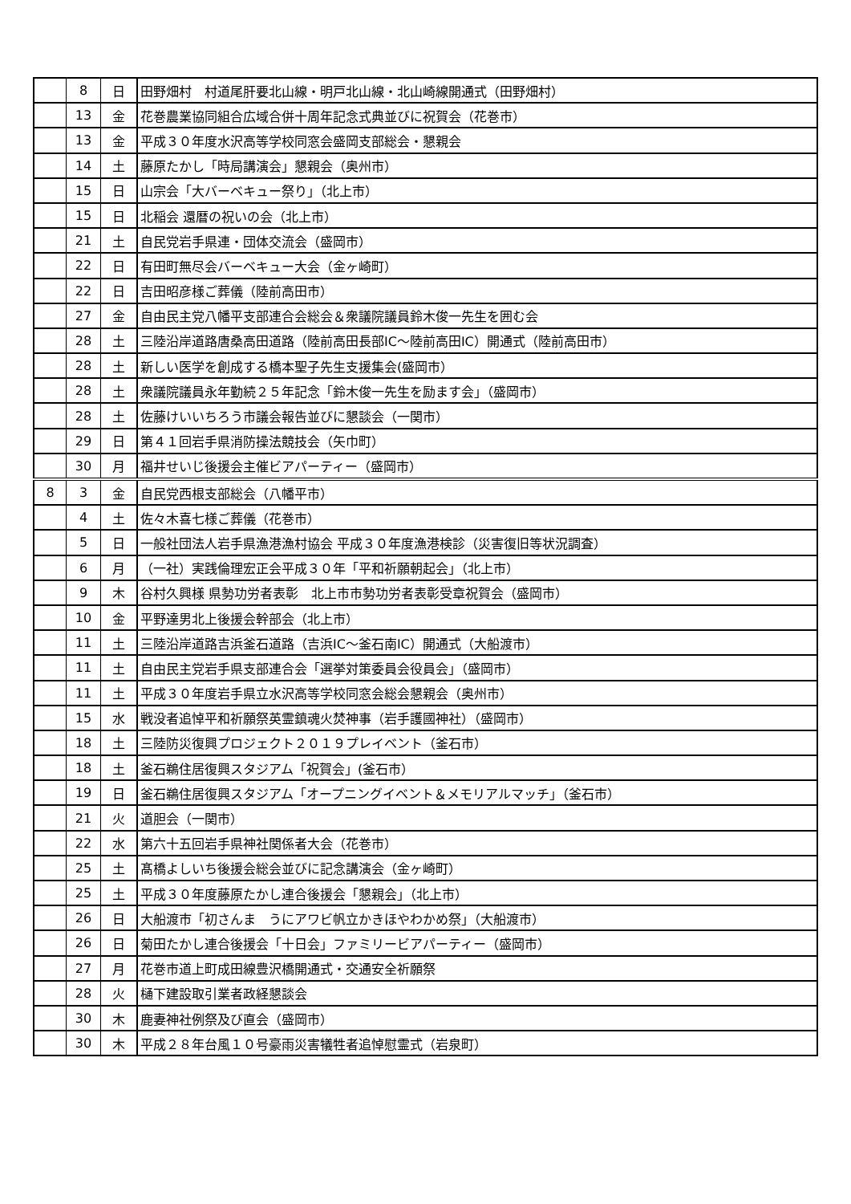| | 8 | 日 | 田野畑村 村道尾肝要北山線・明戸北山線・北山崎線開通式（田野畑村） |
| | 13 | 金 | 花巻農業協同組合広域合併十周年記念式典並びに祝賀会（花巻市） |
| | 13 | 金 | 平成３０年度水沢高等学校同窓会盛岡支部総会・懇親会 |
| | 14 | 土 | 藤原たかし「時局講演会」懇親会（奥州市） |
| | 15 | 日 | 山宗会「大バーベキュー祭り」（北上市） |
| | 15 | 日 | 北稲会 還暦の祝いの会（北上市） |
| | 21 | 土 | 自民党岩手県連・団体交流会（盛岡市） |
| | 22 | 日 | 有田町無尽会バーベキュー大会（金ヶ崎町） |
| | 22 | 日 | 吉田昭彦様ご葬儀（陸前高田市） |
| | 27 | 金 | 自由民主党八幡平支部連合会総会＆衆議院議員鈴木俊一先生を囲む会 |
| | 28 | 土 | 三陸沿岸道路唐桑高田道路（陸前高田長部IC～陸前高田IC）開通式（陸前高田市） |
| | 28 | 土 | 新しい医学を創成する橋本聖子先生支援集会(盛岡市） |
| | 28 | 土 | 衆議院議員永年勤続２５年記念「鈴木俊一先生を励ます会」（盛岡市） |
| | 28 | 土 | 佐藤けいいちろう市議会報告並びに懇談会（一関市） |
| | 29 | 日 | 第４１回岩手県消防操法競技会（矢巾町） |
| | 30 | 月 | 福井せいじ後援会主催ビアパーティー（盛岡市） |
| 8 | 3 | 金 | 自民党西根支部総会（八幡平市） |
| | 4 | 土 | 佐々木喜七様ご葬儀（花巻市） |
| | 5 | 日 | 一般社団法人岩手県漁港漁村協会 平成３０年度漁港検診（災害復旧等状況調査） |
| | 6 | 月 | （一社）実践倫理宏正会平成３０年「平和祈願朝起会」（北上市） |
| | 9 | 木 | 谷村久興様 県勢功労者表彰 北上市市勢功労者表彰受章祝賀会（盛岡市） |
| | 10 | 金 | 平野達男北上後援会幹部会（北上市） |
| | 11 | 土 | 三陸沿岸道路吉浜釜石道路（吉浜IC～釜石南IC）開通式（大船渡市） |
| | 11 | 土 | 自由民主党岩手県支部連合会「選挙対策委員会役員会」（盛岡市） |
| | 11 | 土 | 平成３０年度岩手県立水沢高等学校同窓会総会懇親会（奥州市） |
| | 15 | 水 | 戦没者追悼平和祈願祭英霊鎮魂火焚神事（岩手護國神社）（盛岡市） |
| | 18 | 土 | 三陸防災復興プロジェクト２０１９プレイベント（釜石市） |
| | 18 | 土 | 釜石鵜住居復興スタジアム「祝賀会」(釜石市） |
| | 19 | 日 | 釜石鵜住居復興スタジアム「オープニングイベント＆メモリアルマッチ」（釜石市） |
| | 21 | 火 | 道胆会（一関市） |
| | 22 | 水 | 第六十五回岩手県神社関係者大会（花巻市） |
| | 25 | 土 | 髙橋よしいち後援会総会並びに記念講演会（金ヶ崎町） |
| | 25 | 土 | 平成３０年度藤原たかし連合後援会「懇親会」（北上市） |
| | 26 | 日 | 大船渡市「初さんま うにアワビ帆立かきほやわかめ祭」（大船渡市） |
| | 26 | 日 | 菊田たかし連合後援会「十日会」ファミリービアパーティー（盛岡市） |
| | 27 | 月 | 花巻市道上町成田線豊沢橋開通式・交通安全祈願祭 |
| | 28 | 火 | 樋下建設取引業者政経懇談会 |
| | 30 | 木 | 鹿妻神社例祭及び直会（盛岡市） |
| | 30 | 木 | 平成２８年台風１０号豪雨災害犠牲者追悼慰霊式（岩泉町） |